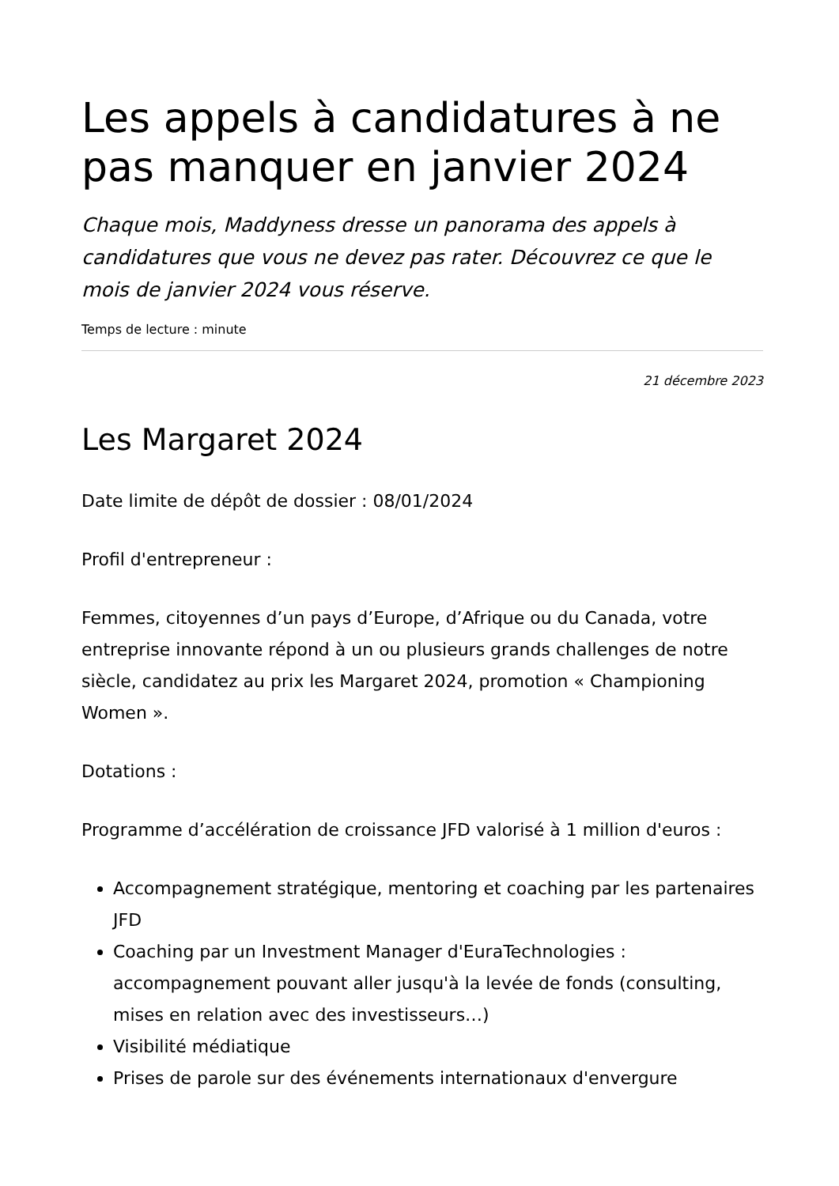Les appels à candidatures à ne pas manquer en janvier 2024
Chaque mois, Maddyness dresse un panorama des appels à candidatures que vous ne devez pas rater. Découvrez ce que le mois de janvier 2024 vous réserve.
Temps de lecture : minute
21 décembre 2023
Les Margaret 2024
Date limite de dépôt de dossier : 08/01/2024
Profil d'entrepreneur :
Femmes, citoyennes d’un pays d’Europe, d’Afrique ou du Canada, votre entreprise innovante répond à un ou plusieurs grands challenges de notre siècle, candidatez au prix les Margaret 2024, promotion « Championing Women ».
Dotations :
Programme d’accélération de croissance JFD valorisé à 1 million d'euros :
Accompagnement stratégique, mentoring et coaching par les partenaires JFD
Coaching par un Investment Manager d'EuraTechnologies : accompagnement pouvant aller jusqu'à la levée de fonds (consulting, mises en relation avec des investisseurs…)
Visibilité médiatique
Prises de parole sur des événements internationaux d'envergure